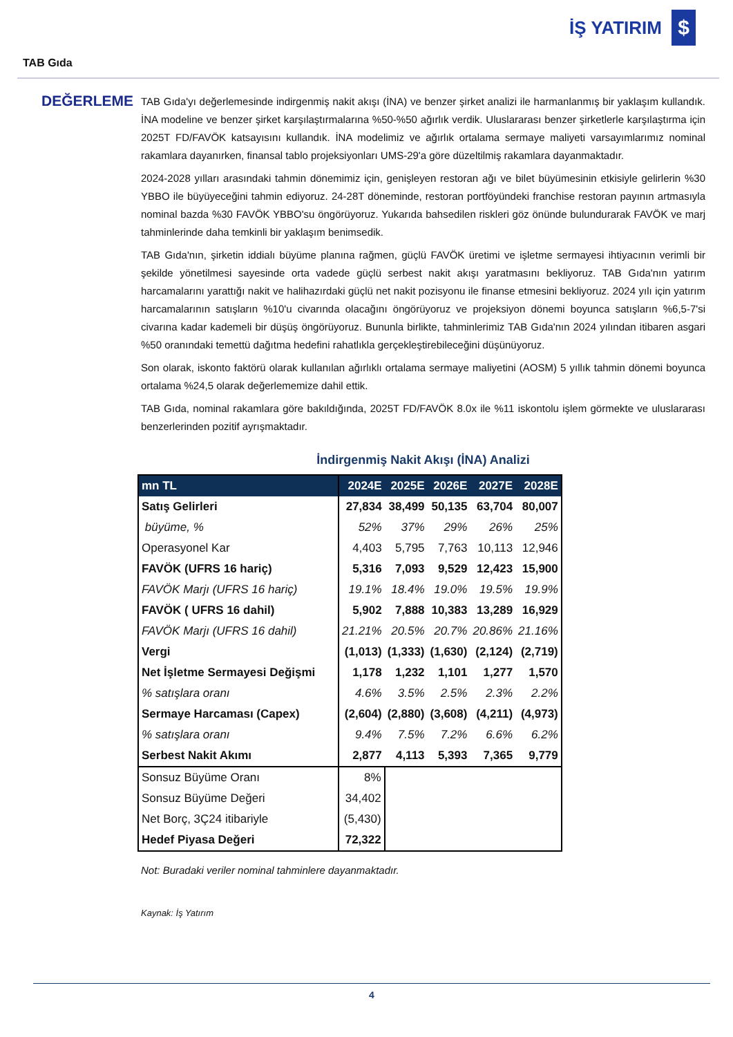İŞ YATIRIM $
TAB Gıda
DEĞERLEME
TAB Gıda'yı değerlemesinde indirgenmiş nakit akışı (İNA) ve benzer şirket analizi ile harmanlanmış bir yaklaşım kullandık. İNA modeline ve benzer şirket karşılaştırmalarına %50-%50 ağırlık verdik. Uluslararası benzer şirketlerle karşılaştırma için 2025T FD/FAVÖK katsayısını kullandık. İNA modelimiz ve ağırlık ortalama sermaye maliyeti varsayımlarımız nominal rakamlara dayanırken, finansal tablo projeksiyonları UMS-29'a göre düzeltilmiş rakamlara dayanmaktadır.
2024-2028 yılları arasındaki tahmin dönemimiz için, genişleyen restoran ağı ve bilet büyümesinin etkisiyle gelirlerin %30 YBBO ile büyüyeceğini tahmin ediyoruz. 24-28T döneminde, restoran portföyündeki franchise restoran payının artmasıyla nominal bazda %30 FAVÖK YBBO'su öngörüyoruz. Yukarıda bahsedilen riskleri göz önünde bulundurarak FAVÖK ve marj tahminlerinde daha temkinli bir yaklaşım benimsedik.
TAB Gıda'nın, şirketin iddialı büyüme planına rağmen, güçlü FAVÖK üretimi ve işletme sermayesi ihtiyacının verimli bir şekilde yönetilmesi sayesinde orta vadede güçlü serbest nakit akışı yaratmasını bekliyoruz. TAB Gıda'nın yatırım harcamalarını yarattığı nakit ve halihazırdaki güçlü net nakit pozisyonu ile finanse etmesini bekliyoruz. 2024 yılı için yatırım harcamalarının satışların %10'u civarında olacağını öngörüyoruz ve projeksiyon dönemi boyunca satışların %6,5-7'si civarına kadar kademeli bir düşüş öngörüyoruz. Bununla birlikte, tahminlerimiz TAB Gıda'nın 2024 yılından itibaren asgari %50 oranındaki temettü dağıtma hedefini rahatlıkla gerçekleştirebileceğini düşünüyoruz.
Son olarak, iskonto faktörü olarak kullanılan ağırlıklı ortalama sermaye maliyetini (AOSM) 5 yıllık tahmin dönemi boyunca ortalama %24,5 olarak değerlememize dahil ettik.
TAB Gıda, nominal rakamlara göre bakıldığında, 2025T FD/FAVÖK 8.0x ile %11 iskontolu işlem görmekte ve uluslararası benzerlerinden pozitif ayrışmaktadır.
İndirgenmiş Nakit Akışı (İNA) Analizi
| mn TL | 2024E | 2025E | 2026E | 2027E | 2028E |
| --- | --- | --- | --- | --- | --- |
| Satış Gelirleri | 27,834 | 38,499 | 50,135 | 63,704 | 80,007 |
| büyüme, % | 52% | 37% | 29% | 26% | 25% |
| Operasyonel Kar | 4,403 | 5,795 | 7,763 | 10,113 | 12,946 |
| FAVÖK (UFRS 16 hariç) | 5,316 | 7,093 | 9,529 | 12,423 | 15,900 |
| FAVÖK Marjı (UFRS 16 hariç) | 19.1% | 18.4% | 19.0% | 19.5% | 19.9% |
| FAVÖK ( UFRS 16 dahil) | 5,902 | 7,888 | 10,383 | 13,289 | 16,929 |
| FAVÖK Marjı (UFRS 16 dahil) | 21.21% | 20.5% | 20.7% | 20.86% | 21.16% |
| Vergi | (1,013) | (1,333) | (1,630) | (2,124) | (2,719) |
| Net İşletme Sermayesi Değişmi | 1,178 | 1,232 | 1,101 | 1,277 | 1,570 |
| % satışlara oranı | 4.6% | 3.5% | 2.5% | 2.3% | 2.2% |
| Sermaye Harcaması (Capex) | (2,604) | (2,880) | (3,608) | (4,211) | (4,973) |
| % satışlara oranı | 9.4% | 7.5% | 7.2% | 6.6% | 6.2% |
| Serbest Nakit Akımı | 2,877 | 4,113 | 5,393 | 7,365 | 9,779 |
| Sonsuz Büyüme Oranı | 8% | | | | |
| Sonsuz Büyüme Değeri | 34,402 | | | | |
| Net Borç, 3Ç24 itibariyle | (5,430) | | | | |
| Hedef Piyasa Değeri | 72,322 | | | | |
Not: Buradaki veriler nominal tahminlere dayanmaktadır.
Kaynak: İş Yatırım
4